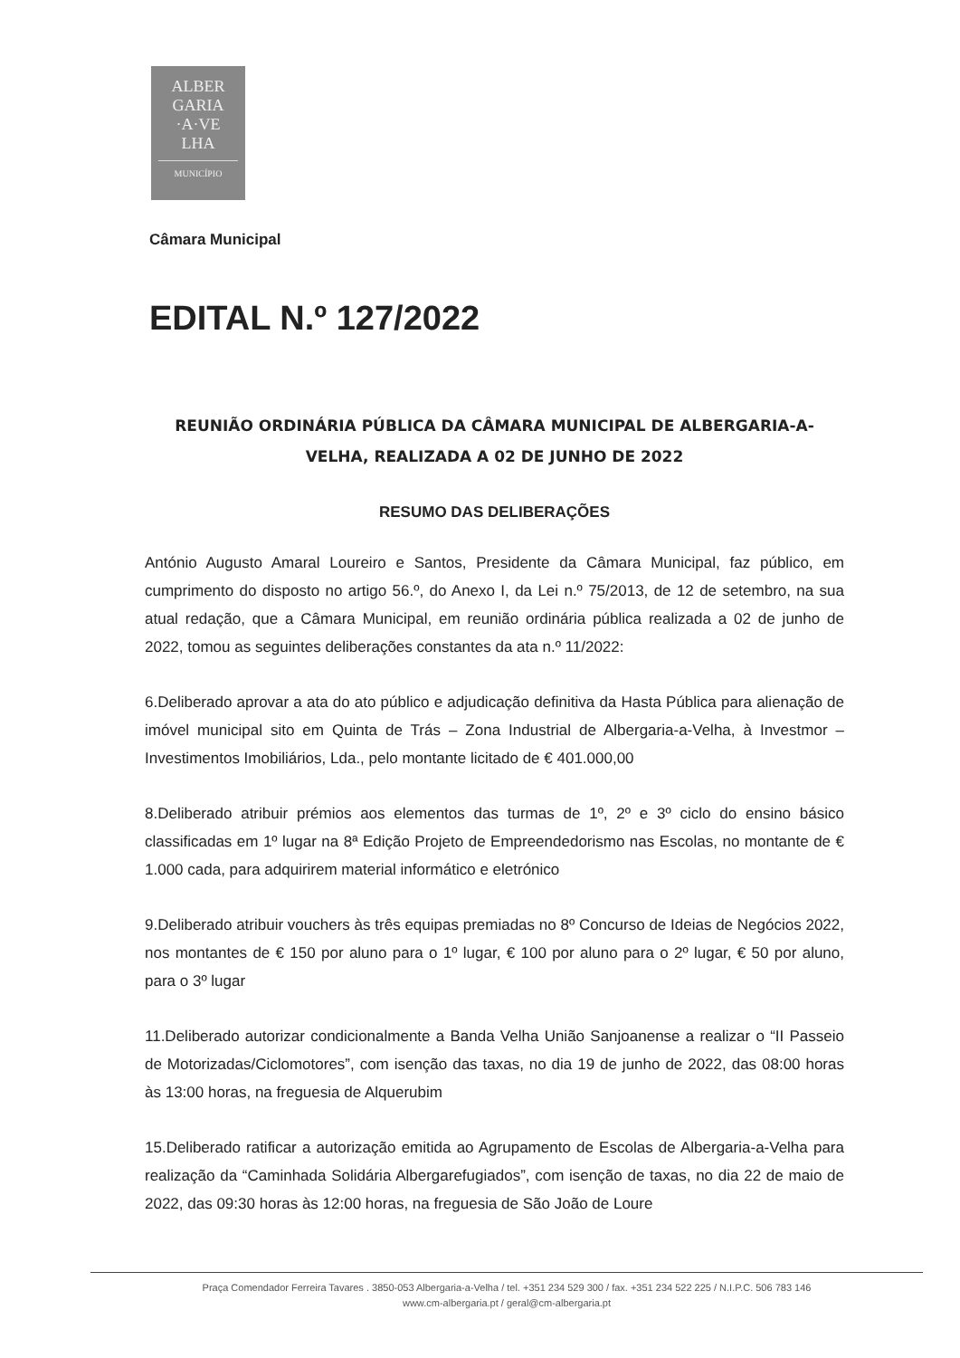ALBER
GARIA
·A·VE
LHA
MUNICÍPIO
Câmara Municipal
EDITAL N.º 127/2022
REUNIÃO ORDINÁRIA PÚBLICA DA CÂMARA MUNICIPAL DE ALBERGARIA-A-VELHA, REALIZADA A 02 DE JUNHO DE 2022
RESUMO DAS DELIBERAÇÕES
António Augusto Amaral Loureiro e Santos, Presidente da Câmara Municipal, faz público, em cumprimento do disposto no artigo 56.º, do Anexo I, da Lei n.º 75/2013, de 12 de setembro, na sua atual redação, que a Câmara Municipal, em reunião ordinária pública realizada a 02 de junho de 2022, tomou as seguintes deliberações constantes da ata n.º 11/2022:
6.Deliberado aprovar a ata do ato público e adjudicação definitiva da Hasta Pública para alienação de imóvel municipal sito em Quinta de Trás – Zona Industrial de Albergaria-a-Velha, à Investmor – Investimentos Imobiliários, Lda., pelo montante licitado de € 401.000,00
8.Deliberado atribuir prémios aos elementos das turmas de 1º, 2º e 3º ciclo do ensino básico classificadas em 1º lugar na 8ª Edição Projeto de Empreendedorismo nas Escolas, no montante de € 1.000 cada, para adquirirem material informático e eletrónico
9.Deliberado atribuir vouchers às três equipas premiadas no 8º Concurso de Ideias de Negócios 2022, nos montantes de € 150 por aluno para o 1º lugar, € 100 por aluno para o 2º lugar, € 50 por aluno, para o 3º lugar
11.Deliberado autorizar condicionalmente a Banda Velha União Sanjoanense a realizar o “II Passeio de Motorizadas/Ciclomotores”, com isenção das taxas, no dia 19 de junho de 2022, das 08:00 horas às 13:00 horas, na freguesia de Alquerubim
15.Deliberado ratificar a autorização emitida ao Agrupamento de Escolas de Albergaria-a-Velha para realização da “Caminhada Solidária Albergarefugiados”, com isenção de taxas, no dia 22 de maio de 2022, das 09:30 horas às 12:00 horas, na freguesia de São João de Loure
Praça Comendador Ferreira Tavares . 3850-053 Albergaria-a-Velha / tel. +351 234 529 300 / fax. +351 234 522 225 / N.I.P.C. 506 783 146
www.cm-albergaria.pt / geral@cm-albergaria.pt